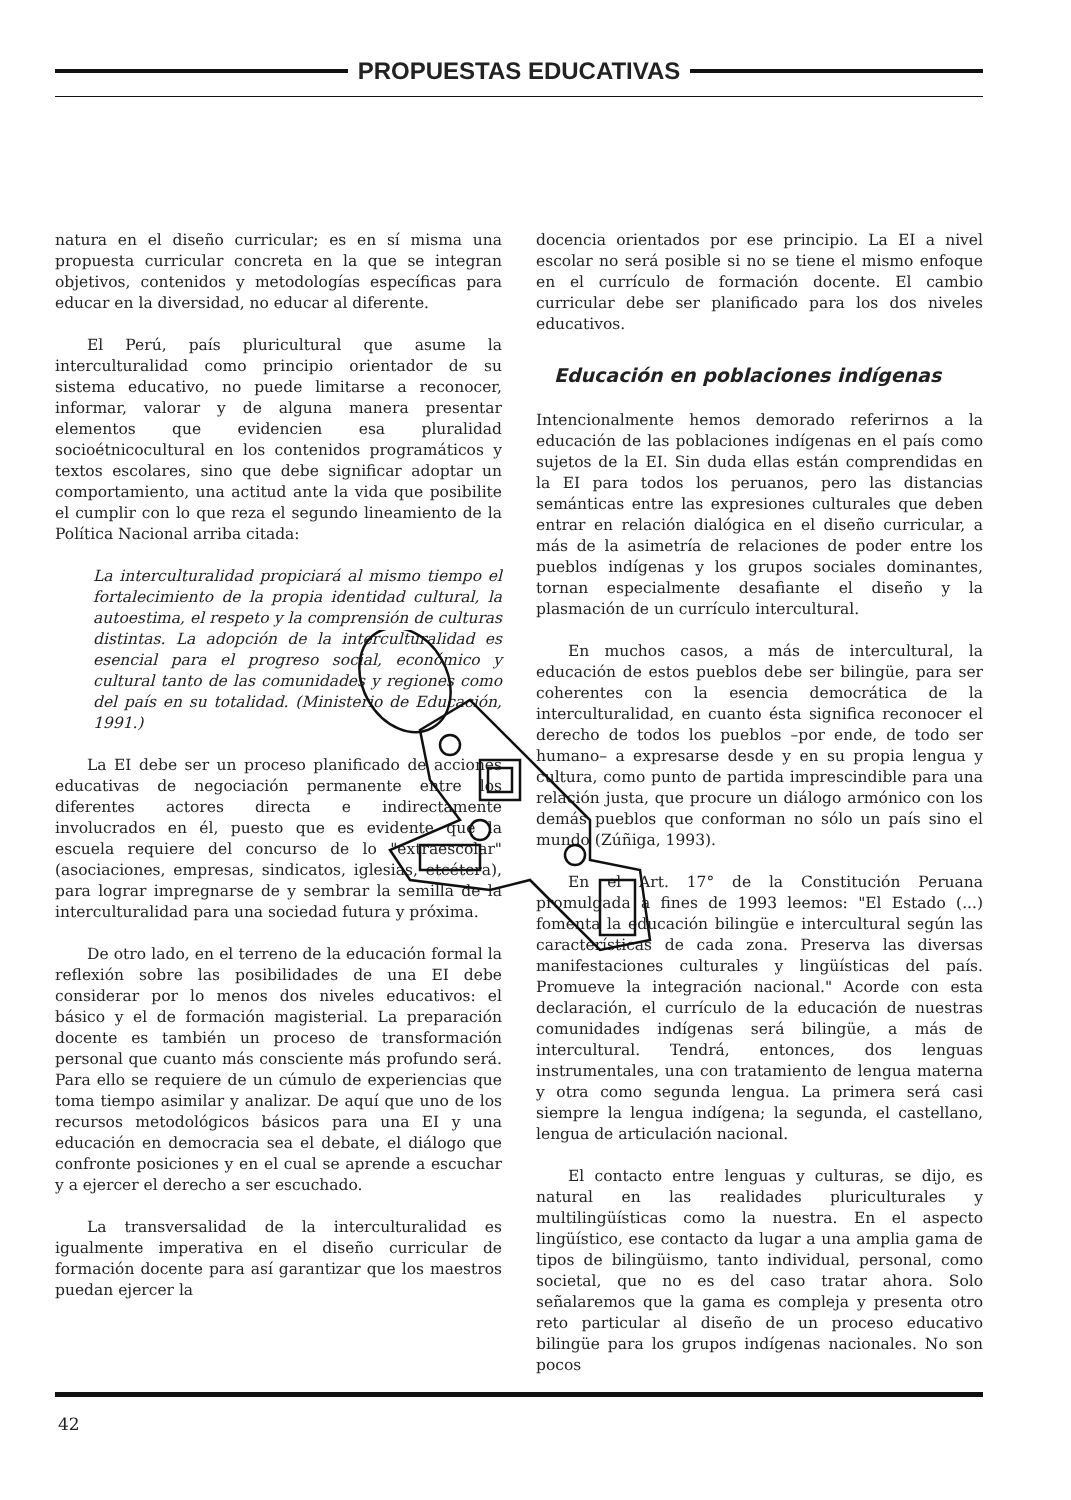PROPUESTAS EDUCATIVAS
natura en el diseño curricular; es en sí misma una propuesta curricular concreta en la que se integran objetivos, contenidos y metodologías específicas para educar en la diversidad, no educar al diferente.
El Perú, país pluricultural que asume la interculturalidad como principio orientador de su sistema educativo, no puede limitarse a reconocer, informar, valorar y de alguna manera presentar elementos que evidencien esa pluralidad socioétnicocultural en los contenidos programáticos y textos escolares, sino que debe significar adoptar un comportamiento, una actitud ante la vida que posibilite el cumplir con lo que reza el segundo lineamiento de la Política Nacional arriba citada:
La interculturalidad propiciará al mismo tiempo el fortalecimiento de la propia identidad cultural, la autoestima, el respeto y la comprensión de culturas distintas. La adopción de la interculturalidad es esencial para el progreso social, económico y cultural tanto de las comunidades y regiones como del país en su totalidad. (Ministerio de Educación, 1991.)
La EI debe ser un proceso planificado de acciones educativas de negociación permanente entre los diferentes actores directa e indirectamente involucrados en él, puesto que es evidente que la escuela requiere del concurso de lo "extraescolar" (asociaciones, empresas, sindicatos, iglesias, etcétera), para lograr impregnarse de y sembrar la semilla de la interculturalidad para una sociedad futura y próxima.
De otro lado, en el terreno de la educación formal la reflexión sobre las posibilidades de una EI debe considerar por lo menos dos niveles educativos: el básico y el de formación magisterial. La preparación docente es también un proceso de transformación personal que cuanto más consciente más profundo será. Para ello se requiere de un cúmulo de experiencias que toma tiempo asimilar y analizar. De aquí que uno de los recursos metodológicos básicos para una EI y una educación en democracia sea el debate, el diálogo que confronte posiciones y en el cual se aprende a escuchar y a ejercer el derecho a ser escuchado.
La transversalidad de la interculturalidad es igualmente imperativa en el diseño curricular de formación docente para así garantizar que los maestros puedan ejercer la
docencia orientados por ese principio. La EI a nivel escolar no será posible si no se tiene el mismo enfoque en el currículo de formación docente. El cambio curricular debe ser planificado para los dos niveles educativos.
Educación en poblaciones indígenas
Intencionalmente hemos demorado referirnos a la educación de las poblaciones indígenas en el país como sujetos de la EI. Sin duda ellas están comprendidas en la EI para todos los peruanos, pero las distancias semánticas entre las expresiones culturales que deben entrar en relación dialógica en el diseño curricular, a más de la asimetría de relaciones de poder entre los pueblos indígenas y los grupos sociales dominantes, tornan especialmente desafiante el diseño y la plasmación de un currículo intercultural.
En muchos casos, a más de intercultural, la educación de estos pueblos debe ser bilingüe, para ser coherentes con la esencia democrática de la interculturalidad, en cuanto ésta significa reconocer el derecho de todos los pueblos –por ende, de todo ser humano– a expresarse desde y en su propia lengua y cultura, como punto de partida imprescindible para una relación justa, que procure un diálogo armónico con los demás pueblos que conforman no sólo un país sino el mundo (Zúñiga, 1993).
En el Art. 17° de la Constitución Peruana promulgada a fines de 1993 leemos: "El Estado (...) fomenta la educación bilingüe e intercultural según las características de cada zona. Preserva las diversas manifestaciones culturales y lingüísticas del país. Promueve la integración nacional." Acorde con esta declaración, el currículo de la educación de nuestras comunidades indígenas será bilingüe, a más de intercultural. Tendrá, entonces, dos lenguas instrumentales, una con tratamiento de lengua materna y otra como segunda lengua. La primera será casi siempre la lengua indígena; la segunda, el castellano, lengua de articulación nacional.
El contacto entre lenguas y culturas, se dijo, es natural en las realidades pluriculturales y multilingüísticas como la nuestra. En el aspecto lingüístico, ese contacto da lugar a una amplia gama de tipos de bilingüismo, tanto individual, personal, como societal, que no es del caso tratar ahora. Solo señalaremos que la gama es compleja y presenta otro reto particular al diseño de un proceso educativo bilingüe para los grupos indígenas nacionales. No son pocos
42